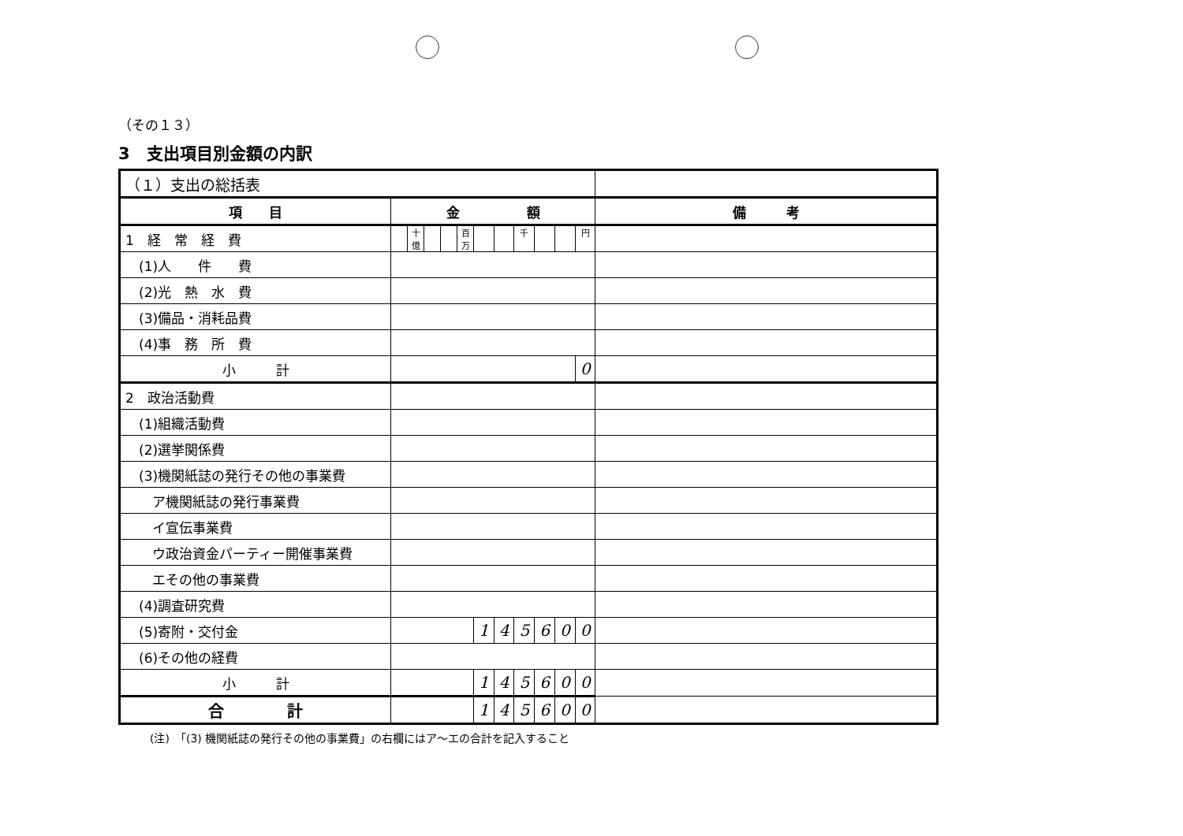（その１３）
3　支出項目別金額の内訳
| （１）支出の総括表 | | | | | | | | | | | | |
| --- | --- | --- | --- | --- | --- | --- | --- | --- | --- | --- | --- | --- |
| 項 目 | 金 額 | | | | | | | | | | | 備 考 |
| 1 経 常 経 費 | | 十億 | | | 百万 | | | 千 | | | 円 | |
| (1)人 件 費 | | | | | | | | | | | | |
| (2)光 熱 水 費 | | | | | | | | | | | | |
| (3)備品・消耗品費 | | | | | | | | | | | | |
| (4)事 務 所 費 | | | | | | | | | | | | |
| 小 計 | | | | | | | | | | | 0 | |
| 2 政治活動費 | | | | | | | | | | | | |
| (1)組織活動費 | | | | | | | | | | | | |
| (2)選挙関係費 | | | | | | | | | | | | |
| (3)機関紙誌の発行その他の事業費 | | | | | | | | | | | | |
| ア機関紙誌の発行事業費 | | | | | | | | | | | | |
| イ宣伝事業費 | | | | | | | | | | | | |
| ウ政治資金パーティー開催事業費 | | | | | | | | | | | | |
| エその他の事業費 | | | | | | | | | | | | |
| (4)調査研究費 | | | | | | | | | | | | |
| (5)寄附・交付金 | | | | | | 1 | 4 | 5 | 6 | 0 | 0 | |
| (6)その他の経費 | | | | | | | | | | | | |
| 小 計 | | | | | | 1 | 4 | 5 | 6 | 0 | 0 | |
| 合 計 | | | | | | 1 | 4 | 5 | 6 | 0 | 0 | |
(注)　「(3) 機関紙誌の発行その他の事業費」の右欄にはア～エの合計を記入すること